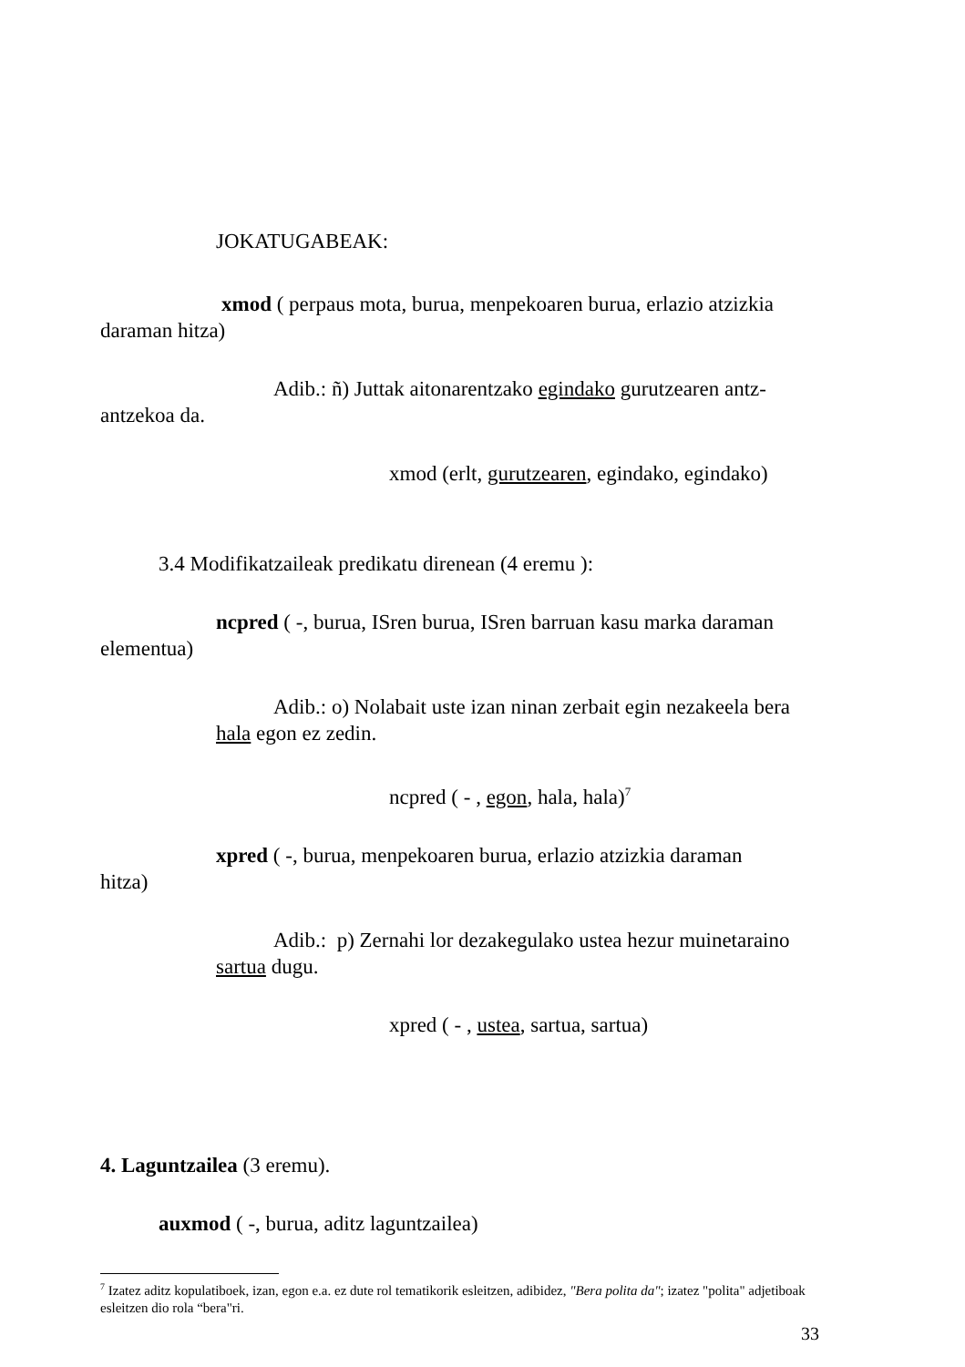JOKATUGABEAK:
xmod ( perpaus mota, burua, menpekoaren burua, erlazio atzizkia daraman hitza)
Adib.: ñ) Juttak aitonarentzako egindako gurutzearen antz-antzekoa da.
xmod (erlt, gurutzearen, egindako, egindako)
3.4 Modifikatzaileak predikatu direnean (4 eremu ):
ncpred ( -, burua, ISren burua, ISren barruan kasu marka daraman elementua)
Adib.: o) Nolabait uste izan ninan zerbait egin nezakeela bera hala egon ez zedin.
ncpred ( - , egon, hala, hala)<sup>7</sup>
xpred ( -, burua, menpekoaren burua, erlazio atzizkia daraman
hitza)
Adib.: p) Zernahi lor dezakegulako ustea hezur muinetaraino sartua dugu.
xpred ( - , ustea, sartua, sartua)
4. Laguntzailea (3 eremu).
auxmod ( -, burua, aditz laguntzailea)
<sup>7</sup> Izatez aditz kopulatiboek, izan, egon e.a. ez dute rol tematikorik esleitzen, adibidez, "Bera polita da"; izatez "polita" adjetiboak esleitzen dio rola “bera"ri.
33